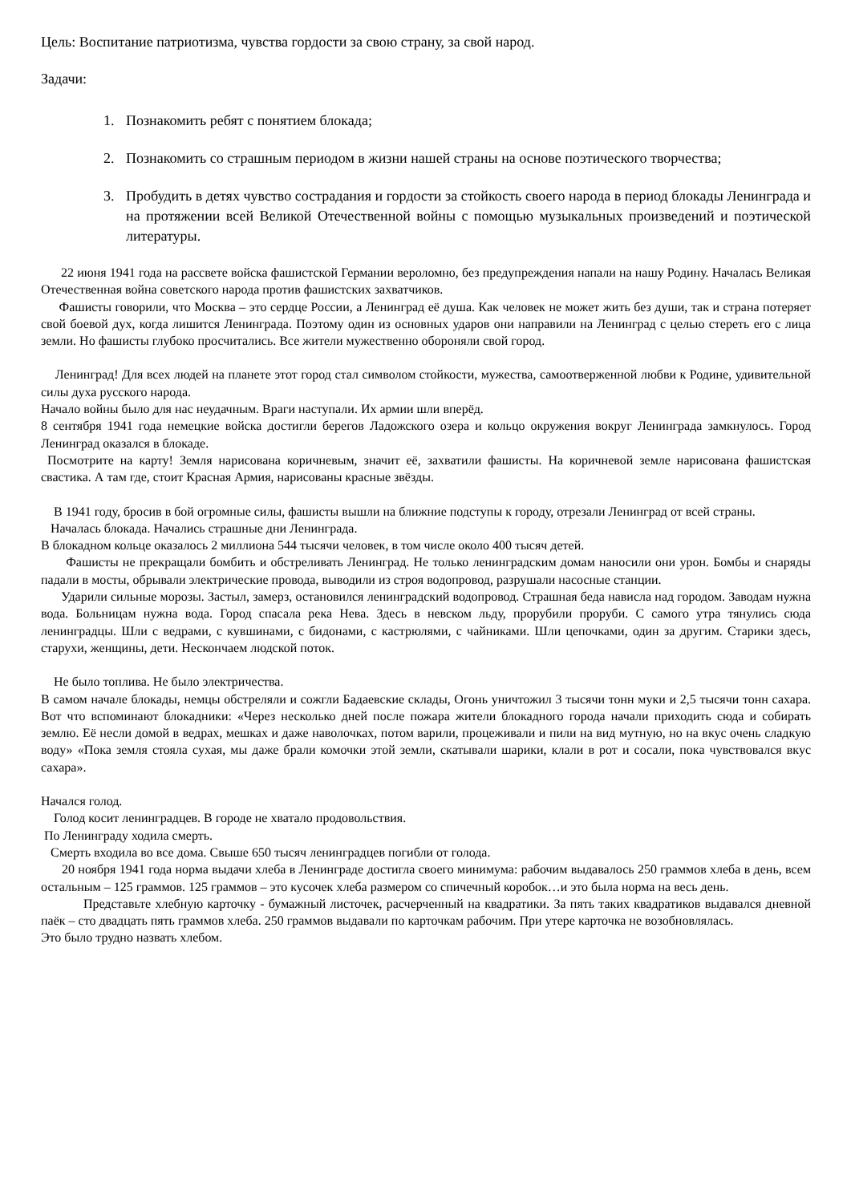Цель: Воспитание патриотизма, чувства гордости за свою страну, за свой народ.
Задачи:
1. Познакомить ребят с понятием блокада;
2. Познакомить со страшным периодом в жизни нашей страны на основе поэтического творчества;
3. Пробудить в детях чувство сострадания и гордости за стойкость своего народа в период блокады Ленинграда и на протяжении всей Великой Отечественной войны с помощью музыкальных произведений и поэтической литературы.
22 июня 1941 года на рассвете войска фашистской Германии вероломно, без предупреждения напали на нашу Родину. Началась Великая Отечественная война советского народа против фашистских захватчиков.
Фашисты говорили, что Москва – это сердце России, а Ленинград её душа. Как человек не может жить без души, так и страна потеряет свой боевой дух, когда лишится Ленинграда. Поэтому один из основных ударов они направили на Ленинград с целью стереть его с лица земли. Но фашисты глубоко просчитались. Все жители мужественно обороняли свой город.
Ленинград! Для всех людей на планете этот город стал символом стойкости, мужества, самоотверженной любви к Родине, удивительной силы духа русского народа.
Начало войны было для нас неудачным. Враги наступали. Их армии шли вперёд.
8 сентября 1941 года немецкие войска достигли берегов Ладожского озера и кольцо окружения вокруг Ленинграда замкнулось. Город Ленинград оказался в блокаде.
Посмотрите на карту! Земля нарисована коричневым, значит её, захватили фашисты. На коричневой земле нарисована фашистская свастика. А там где, стоит Красная Армия, нарисованы красные звёзды.
В 1941 году, бросив в бой огромные силы, фашисты вышли на ближние подступы к городу, отрезали Ленинград от всей страны.
Началась блокада. Начались страшные дни Ленинграда.
В блокадном кольце оказалось 2 миллиона 544 тысячи человек, в том числе около 400 тысяч детей.
Фашисты не прекращали бомбить и обстреливать Ленинград. Не только ленинградским домам наносили они урон. Бомбы и снаряды падали в мосты, обрывали электрические провода, выводили из строя водопровод, разрушали насосные станции.
Ударили сильные морозы. Застыл, замерз, остановился ленинградский водопровод. Страшная беда нависла над городом. Заводам нужна вода. Больницам нужна вода. Город спасала река Нева. Здесь в невском льду, прорубили проруби. С самого утра тянулись сюда ленинградцы. Шли с ведрами, с кувшинами, с бидонами, с кастрюлями, с чайниками. Шли цепочками, один за другим. Старики здесь, старухи, женщины, дети. Нескончаем людской поток.
Не было топлива. Не было электричества.
В самом начале блокады, немцы обстреляли и сожгли Бадаевские склады, Огонь уничтожил 3 тысячи тонн муки и 2,5 тысячи тонн сахара. Вот что вспоминают блокадники: «Через несколько дней после пожара жители блокадного города начали приходить сюда и собирать землю. Её несли домой в ведрах, мешках и даже наволочках, потом варили, процеживали и пили на вид мутную, но на вкус очень сладкую воду» «Пока земля стояла сухая, мы даже брали комочки этой земли, скатывали шарики, клали в рот и сосали, пока чувствовался вкус сахара».
Начался голод.
Голод косит ленинградцев. В городе не хватало продовольствия.
По Ленинграду ходила смерть.
Смерть входила во все дома. Свыше 650 тысяч ленинградцев погибли от голода.
20 ноября 1941 года норма выдачи хлеба в Ленинграде достигла своего минимума: рабочим выдавалось 250 граммов хлеба в день, всем остальным – 125 граммов. 125 граммов – это кусочек хлеба размером со спичечный коробок…и это была норма на весь день.
Представьте хлебную карточку - бумажный листочек, расчерченный на квадратики. За пять таких квадратиков выдавался дневной паёк – сто двадцать пять граммов хлеба. 250 граммов выдавали по карточкам рабочим. При утере карточка не возобновлялась.
Это было трудно назвать хлебом.